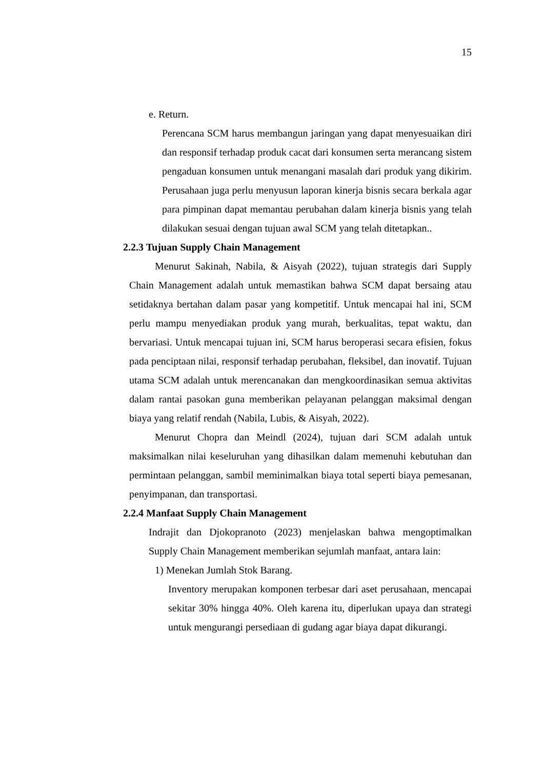15
e. Return.
Perencana SCM harus membangun jaringan yang dapat menyesuaikan diri dan responsif terhadap produk cacat dari konsumen serta merancang sistem pengaduan konsumen untuk menangani masalah dari produk yang dikirim. Perusahaan juga perlu menyusun laporan kinerja bisnis secara berkala agar para pimpinan dapat memantau perubahan dalam kinerja bisnis yang telah dilakukan sesuai dengan tujuan awal SCM yang telah ditetapkan..
2.2.3 Tujuan Supply Chain Management
Menurut Sakinah, Nabila, & Aisyah (2022), tujuan strategis dari Supply Chain Management adalah untuk memastikan bahwa SCM dapat bersaing atau setidaknya bertahan dalam pasar yang kompetitif. Untuk mencapai hal ini, SCM perlu mampu menyediakan produk yang murah, berkualitas, tepat waktu, dan bervariasi. Untuk mencapai tujuan ini, SCM harus beroperasi secara efisien, fokus pada penciptaan nilai, responsif terhadap perubahan, fleksibel, dan inovatif. Tujuan utama SCM adalah untuk merencanakan dan mengkoordinasikan semua aktivitas dalam rantai pasokan guna memberikan pelayanan pelanggan maksimal dengan biaya yang relatif rendah (Nabila, Lubis, & Aisyah, 2022).
Menurut Chopra dan Meindl (2024), tujuan dari SCM adalah untuk maksimalkan nilai keseluruhan yang dihasilkan dalam memenuhi kebutuhan dan permintaan pelanggan, sambil meminimalkan biaya total seperti biaya pemesanan, penyimpanan, dan transportasi.
2.2.4 Manfaat Supply Chain Management
Indrajit dan Djokopranoto (2023) menjelaskan bahwa mengoptimalkan Supply Chain Management memberikan sejumlah manfaat, antara lain:
1) Menekan Jumlah Stok Barang.
Inventory merupakan komponen terbesar dari aset perusahaan, mencapai sekitar 30% hingga 40%. Oleh karena itu, diperlukan upaya dan strategi untuk mengurangi persediaan di gudang agar biaya dapat dikurangi.